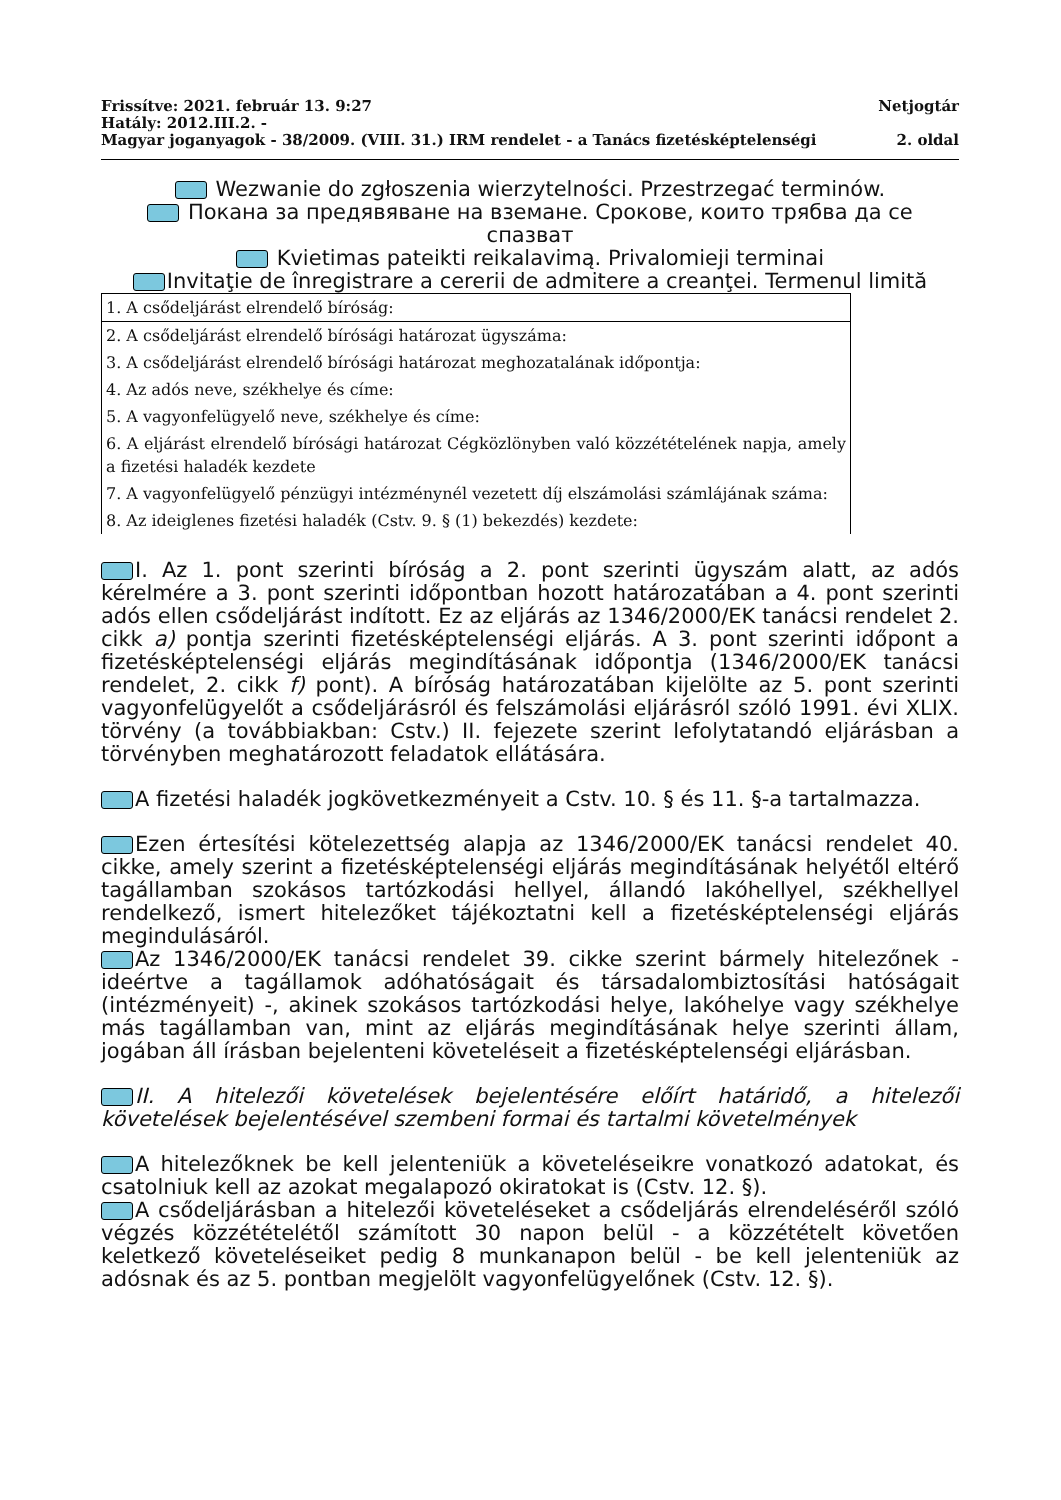Frissítve: 2021. február 13. 9:27 Netjogtár
Hatály: 2012.III.2. -
Magyar joganyagok - 38/2009. (VIII. 31.) IRM rendelet - a Tanács fizetésképtelenségi 2. oldal
Wezwanie do zgłoszenia wierzytelności. Przestrzegać terminów.
Покана за предявяване на вземане. Срокове, които трябва да се спазват
Kvietimas pateikti reikalavimą. Privalomieji terminai
Invitaţie de înregistrare a cererii de admitere a creanţei. Termenul limită
| 1. A csődeljárást elrendelő bíróság: |
| 2. A csődeljárást elrendelő bírósági határozat ügyszáma: |
| 3. A csődeljárást elrendelő bírósági határozat meghozatalának időpontja: |
| 4. Az adós neve, székhelye és címe: |
| 5. A vagyonfelügyelő neve, székhelye és címe: |
| 6. A eljárást elrendelő bírósági határozat Cégközlönyben való közzétételének napja, amely a fizetési haladék kezdete |
| 7. A vagyonfelügyelő pénzügyi intézménynél vezetett díj elszámolási számlájának száma: |
| 8. Az ideiglenes fizetési haladék (Cstv. 9. § (1) bekezdés) kezdete: |
I. Az 1. pont szerinti bíróság a 2. pont szerinti ügyszám alatt, az adós kérelmére a 3. pont szerinti időpontban hozott határozatában a 4. pont szerinti adós ellen csődeljárást indított. Ez az eljárás az 1346/2000/EK tanácsi rendelet 2. cikk a) pontja szerinti fizetésképtelenségi eljárás. A 3. pont szerinti időpont a fizetésképtelenségi eljárás megindításának időpontja (1346/2000/EK tanácsi rendelet, 2. cikk f) pont). A bíróság határozatában kijelölte az 5. pont szerinti vagyonfelügyelőt a csődeljárásról és felszámolási eljárásról szóló 1991. évi XLIX. törvény (a továbbiakban: Cstv.) II. fejezete szerint lefolytatandó eljárásban a törvényben meghatározott feladatok ellátására.
A fizetési haladék jogkövetkezményeit a Cstv. 10. § és 11. §-a tartalmazza.
Ezen értesítési kötelezettség alapja az 1346/2000/EK tanácsi rendelet 40. cikke, amely szerint a fizetésképtelenségi eljárás megindításának helyétől eltérő tagállamban szokásos tartózkodási hellyel, állandó lakóhellyel, székhellyel rendelkező, ismert hitelezőket tájékoztatni kell a fizetésképtelenségi eljárás megindulásáról.
Az 1346/2000/EK tanácsi rendelet 39. cikke szerint bármely hitelezőnek - ideértve a tagállamok adóhatóságait és társadalombiztosítási hatóságait (intézményeit) -, akinek szokásos tartózkodási helye, lakóhelye vagy székhelye más tagállamban van, mint az eljárás megindításának helye szerinti állam, jogában áll írásban bejelenteni követeléseit a fizetésképtelenségi eljárásban.
II. A hitelezői követelések bejelentésére előírt határidő, a hitelezői követelések bejelentésével szembeni formai és tartalmi követelmények
A hitelezőknek be kell jelenteniük a követeléseikre vonatkozó adatokat, és csatolniuk kell az azokat megalapozó okiratokat is (Cstv. 12. §).
A csődeljárásban a hitelezői követeléseket a csődeljárás elrendeléséről szóló végzés közzétételétől számított 30 napon belül - a közzétételt követően keletkező követeléseiket pedig 8 munkanapon belül - be kell jelenteniük az adósnak és az 5. pontban megjelölt vagyonfelügyelőnek (Cstv. 12. §).